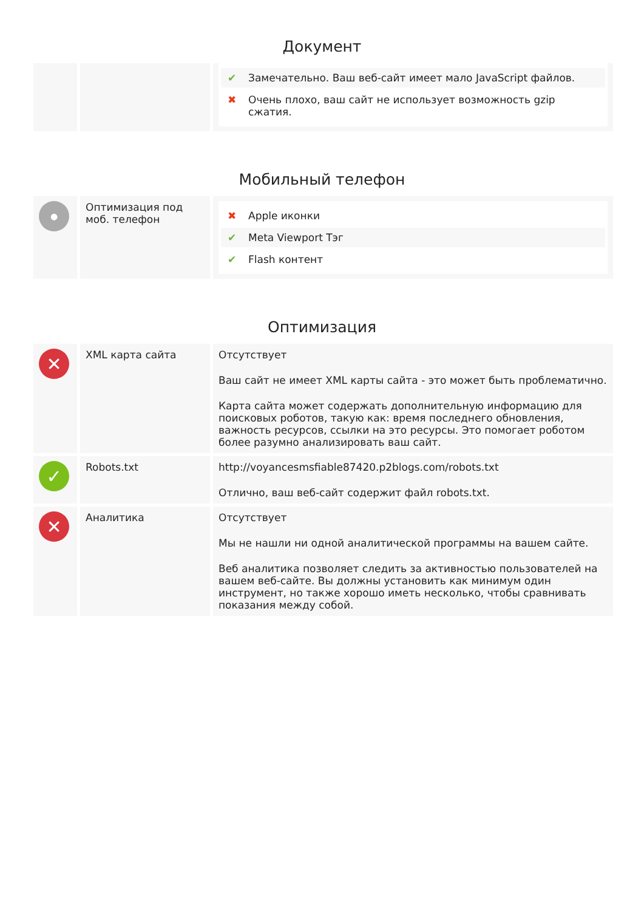Документ
| | | ✔ Замечательно. Ваш веб-сайт имеет мало JavaScript файлов. ✖ Очень плохо, ваш сайт не использует возможность gzip сжатия. |
Мобильный телефон
| ● | Оптимизация под моб. телефон | ✖ Apple иконки ✔ Meta Viewport Тэг ✔ Flash контент |
Оптимизация
| ✕ | XML карта сайта | Отсутствует Ваш сайт не имеет XML карты сайта - это может быть проблематично. Карта сайта может содержать дополнительную информацию для поисковых роботов, такую как: время последнего обновления, важность ресурсов, ссылки на это ресурсы. Это помогает роботом более разумно анализировать ваш сайт. |
| ✓ | Robots.txt | http://voyancesmsfiable87420.p2blogs.com/robots.txt Отлично, ваш веб-сайт содержит файл robots.txt. |
| ✕ | Аналитика | Отсутствует Мы не нашли ни одной аналитической программы на вашем сайте. Веб аналитика позволяет следить за активностью пользователей на вашем веб-сайте. Вы должны установить как минимум один инструмент, но также хорошо иметь несколько, чтобы сравнивать показания между собой. |